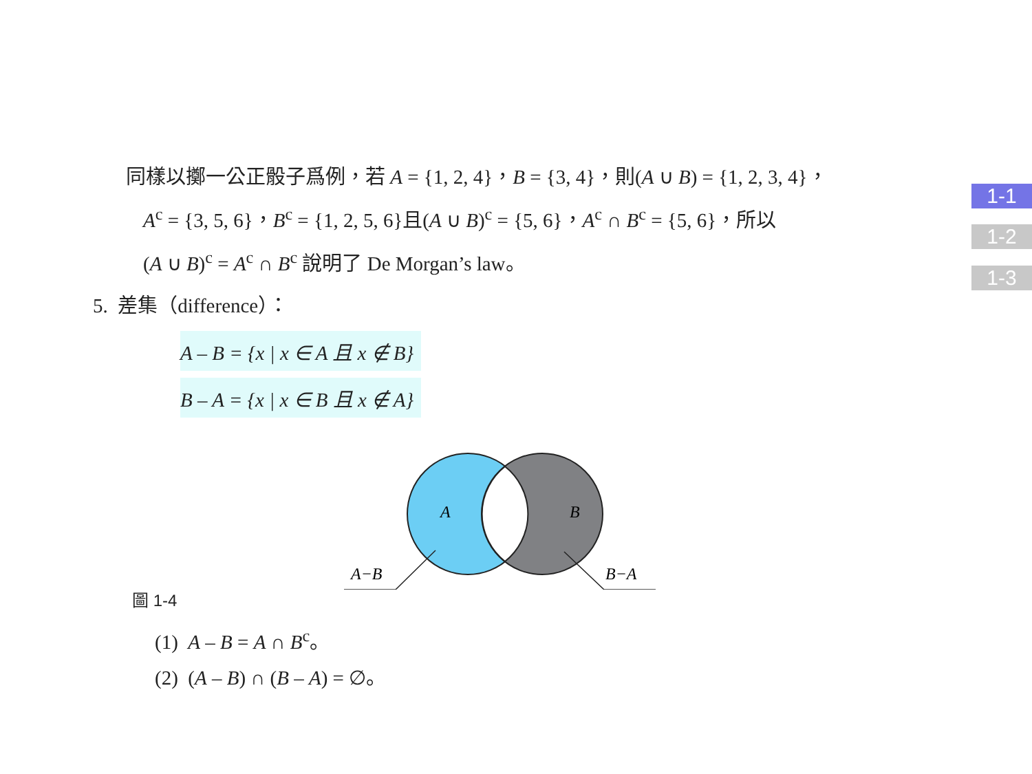同樣以擲一公正骰子爲例，若 A = {1, 2, 4}，B = {3, 4}，則(A ∪ B) = {1, 2, 3, 4}，
A<sup>c</sup> = {3, 5, 6}，B<sup>c</sup> = {1, 2, 5, 6}且(A ∪ B)<sup>c</sup> = {5, 6}，A<sup>c</sup> ∩ B<sup>c</sup> = {5, 6}，所以
(A ∪ B)<sup>c</sup> = A<sup>c</sup> ∩ B<sup>c</sup> 說明了 De Morgan’s law。
5. 差集（difference）：
A – B = {x | x ∈ A 且 x ∉ B}
B – A = {x | x ∈ B 且 x ∉ A}
A
B
A−B
B−A
圖 1-4
(1) A – B = A ∩ B<sup>c</sup>。
(2) (A – B) ∩ (B – A) = ∅。
1-1
1-2
1-3